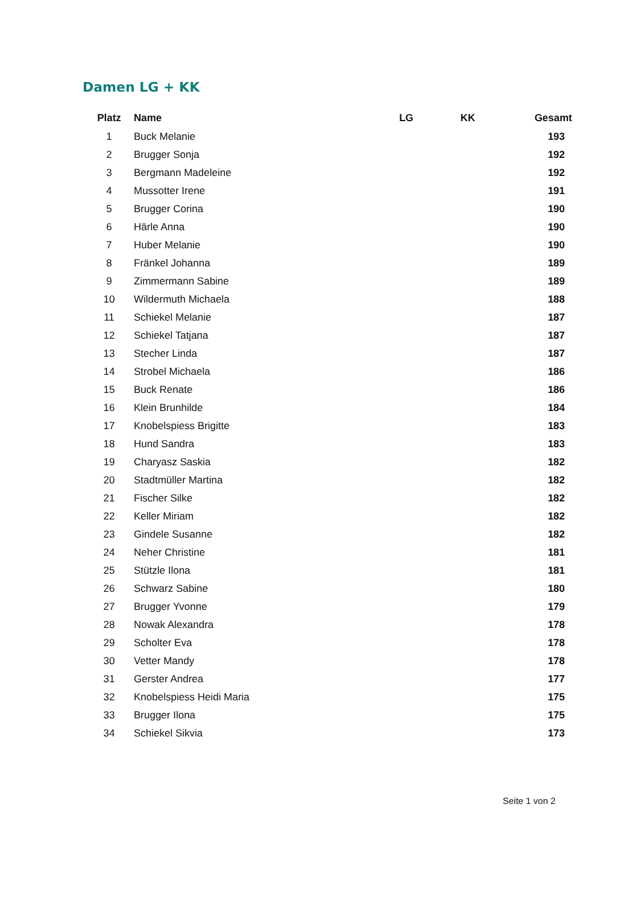Damen LG + KK
| Platz | Name | LG | KK | Gesamt |
| --- | --- | --- | --- | --- |
| 1 | Buck Melanie | | | 193 |
| 2 | Brugger Sonja | | | 192 |
| 3 | Bergmann Madeleine | | | 192 |
| 4 | Mussotter Irene | | | 191 |
| 5 | Brugger Corina | | | 190 |
| 6 | Härle Anna | | | 190 |
| 7 | Huber Melanie | | | 190 |
| 8 | Fränkel Johanna | | | 189 |
| 9 | Zimmermann Sabine | | | 189 |
| 10 | Wildermuth Michaela | | | 188 |
| 11 | Schiekel Melanie | | | 187 |
| 12 | Schiekel Tatjana | | | 187 |
| 13 | Stecher Linda | | | 187 |
| 14 | Strobel Michaela | | | 186 |
| 15 | Buck Renate | | | 186 |
| 16 | Klein Brunhilde | | | 184 |
| 17 | Knobelspiess Brigitte | | | 183 |
| 18 | Hund Sandra | | | 183 |
| 19 | Charyasz Saskia | | | 182 |
| 20 | Stadtmüller Martina | | | 182 |
| 21 | Fischer Silke | | | 182 |
| 22 | Keller Miriam | | | 182 |
| 23 | Gindele Susanne | | | 182 |
| 24 | Neher Christine | | | 181 |
| 25 | Stützle Ilona | | | 181 |
| 26 | Schwarz Sabine | | | 180 |
| 27 | Brugger Yvonne | | | 179 |
| 28 | Nowak Alexandra | | | 178 |
| 29 | Scholter Eva | | | 178 |
| 30 | Vetter Mandy | | | 178 |
| 31 | Gerster Andrea | | | 177 |
| 32 | Knobelspiess Heidi Maria | | | 175 |
| 33 | Brugger Ilona | | | 175 |
| 34 | Schiekel Sikvia | | | 173 |
Seite 1 von 2